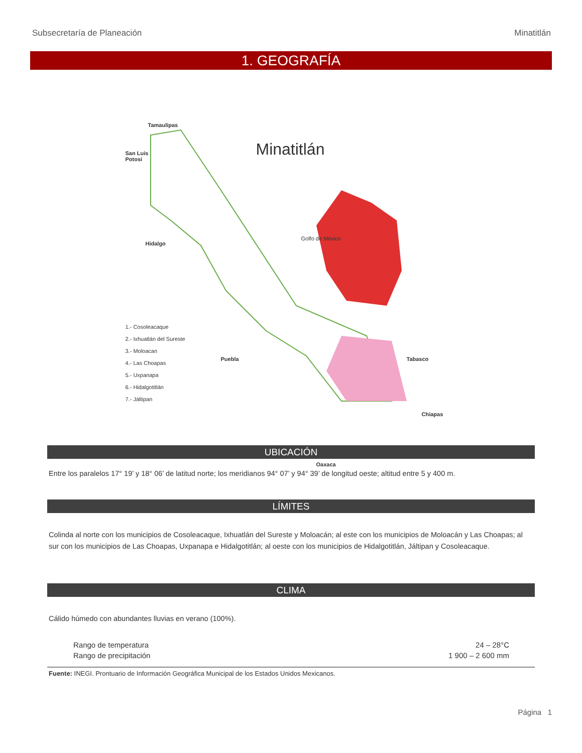Subsecretaría de Planeación Minatitlán
1. GEOGRAFÍA
Tamaulipas
Minatitlán
San Luis
Potosi
Hidalgo
Puebla
Oaxaca
Tabasco
Chiapas
Golfo de México
1.- Cosoleacaque
2.- Ixhuatlán del Sureste
3.- Moloacan
4.- Las Choapas
5.- Uxpanapa
6.- Hidalgotitlán
7.- Jáltipan
UBICACIÓN
Entre los paralelos 17° 19’ y 18° 06’ de latitud norte; los meridianos 94° 07’ y 94° 39’ de longitud oeste; altitud entre 5 y 400 m.
LÍMITES
Colinda al norte con los municipios de Cosoleacaque, Ixhuatlán del Sureste y Moloacán; al este con los municipios de Moloacán y Las Choapas; al sur con los municipios de Las Choapas, Uxpanapa e Hidalgotitlán; al oeste con los municipios de Hidalgotitlán, Jáltipan y Cosoleacaque.
CLIMA
Cálido húmedo con abundantes lluvias en verano (100%).
| Rango de temperatura | 24 – 28°C |
| Rango de precipitación | 1 900 – 2 600 mm |
Fuente: INEGI. Prontuario de Información Geográfica Municipal de los Estados Unidos Mexicanos.
Página 1